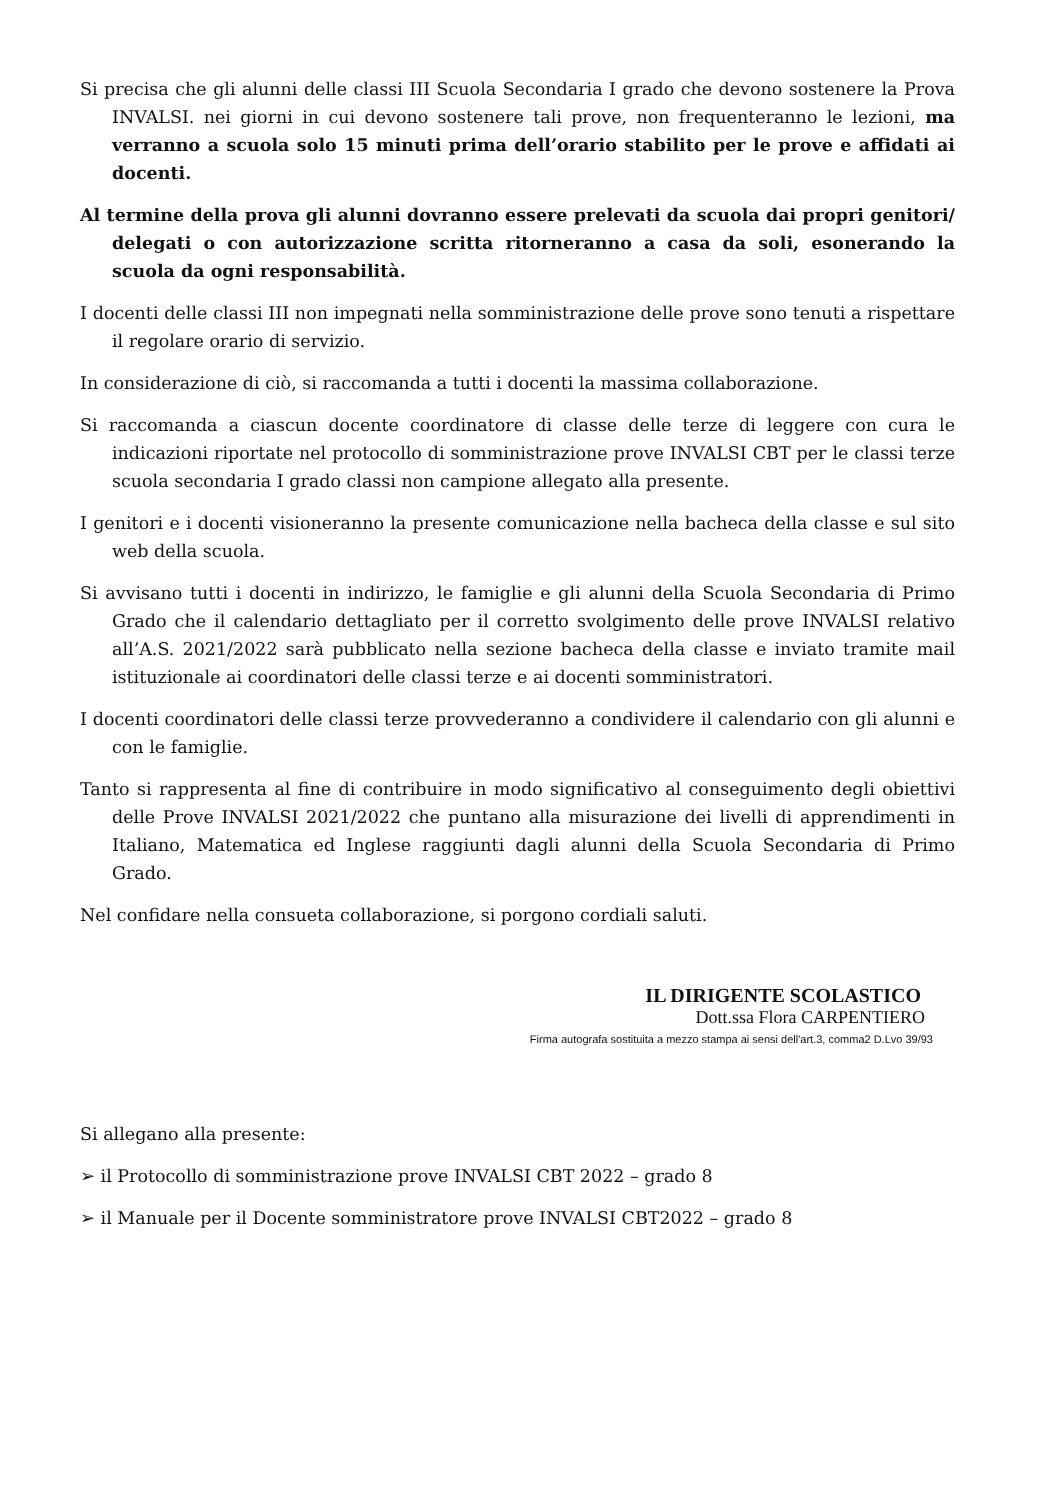Si precisa che gli alunni delle classi III Scuola Secondaria I grado che devono sostenere la Prova INVALSI. nei giorni in cui devono sostenere tali prove, non frequenteranno le lezioni, ma verranno a scuola solo 15 minuti prima dell’orario stabilito per le prove e affidati ai docenti.
Al termine della prova gli alunni dovranno essere prelevati da scuola dai propri genitori/ delegati o con autorizzazione scritta ritorneranno a casa da soli, esonerando la scuola da ogni responsabilità.
I docenti delle classi III non impegnati nella somministrazione delle prove sono tenuti a rispettare il regolare orario di servizio.
In considerazione di ciò, si raccomanda a tutti i docenti la massima collaborazione.
Si raccomanda a ciascun docente coordinatore di classe delle terze di leggere con cura le indicazioni riportate nel protocollo di somministrazione prove INVALSI CBT per le classi terze scuola secondaria I grado classi non campione allegato alla presente.
I genitori e i docenti visioneranno la presente comunicazione nella bacheca della classe e sul sito web della scuola.
Si avvisano tutti i docenti in indirizzo, le famiglie e gli alunni della Scuola Secondaria di Primo Grado che il calendario dettagliato per il corretto svolgimento delle prove INVALSI relativo all’A.S. 2021/2022 sarà pubblicato nella sezione bacheca della classe e inviato tramite mail istituzionale ai coordinatori delle classi terze e ai docenti somministratori.
I docenti coordinatori delle classi terze provvederanno a condividere il calendario con gli alunni e con le famiglie.
Tanto si rappresenta al fine di contribuire in modo significativo al conseguimento degli obiettivi delle Prove INVALSI 2021/2022 che puntano alla misurazione dei livelli di apprendimenti in Italiano, Matematica ed Inglese raggiunti dagli alunni della Scuola Secondaria di Primo Grado.
Nel confidare nella consueta collaborazione, si porgono cordiali saluti.
IL DIRIGENTE SCOLASTICO
Dott.ssa Flora CARPENTIERO
Firma autografa sostituita a mezzo stampa ai sensi dell'art.3, comma2 D.Lvo 39/93
Si allegano alla presente:
➢ il Protocollo di somministrazione prove INVALSI CBT 2022 – grado 8
➢ il Manuale per il Docente somministratore prove INVALSI CBT2022 – grado 8